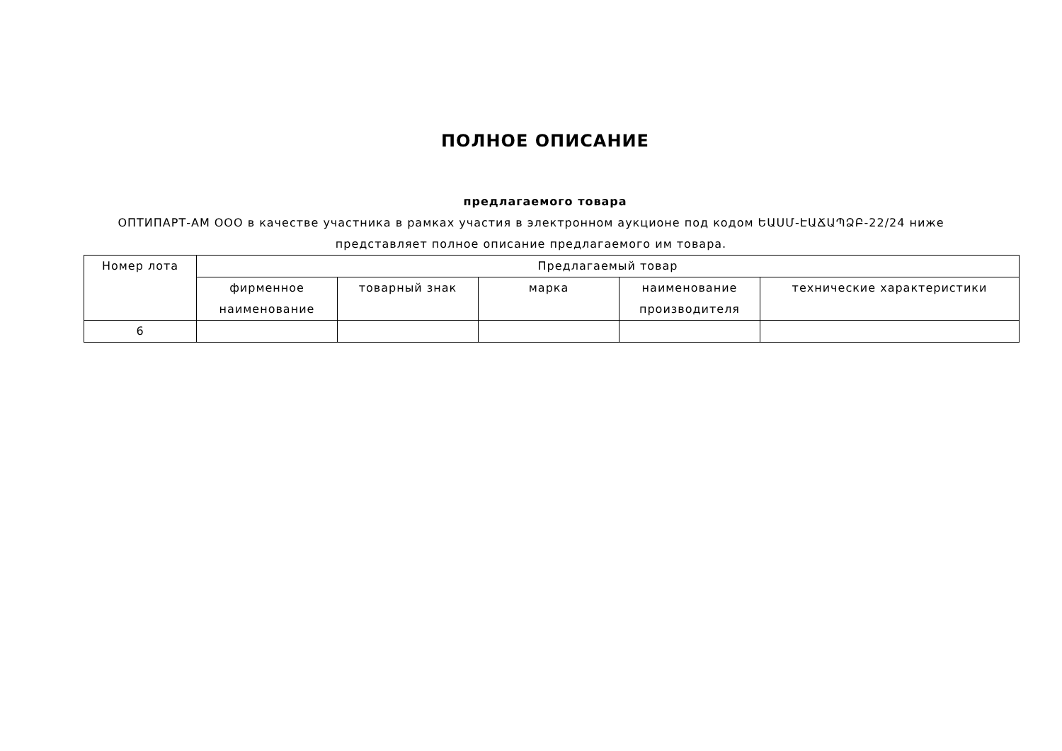ПОЛНОЕ ОПИСАНИЕ
предлагаемого товара
ОПТИПАРТ-АМ ООО в качестве участника в рамках участия в электронном аукционе под кодом ԵԱՍՄ-ԷԱՃԱՊՁԲ-22/24 ниже представляет полное описание предлагаемого им товара.
| Номер лота | Предлагаемый товар | | | | |
| --- | --- | --- | --- | --- | --- |
| | фирменное наименование | товарный знак | марка | наименование производителя | технические характеристики |
| 6 | | | | | |